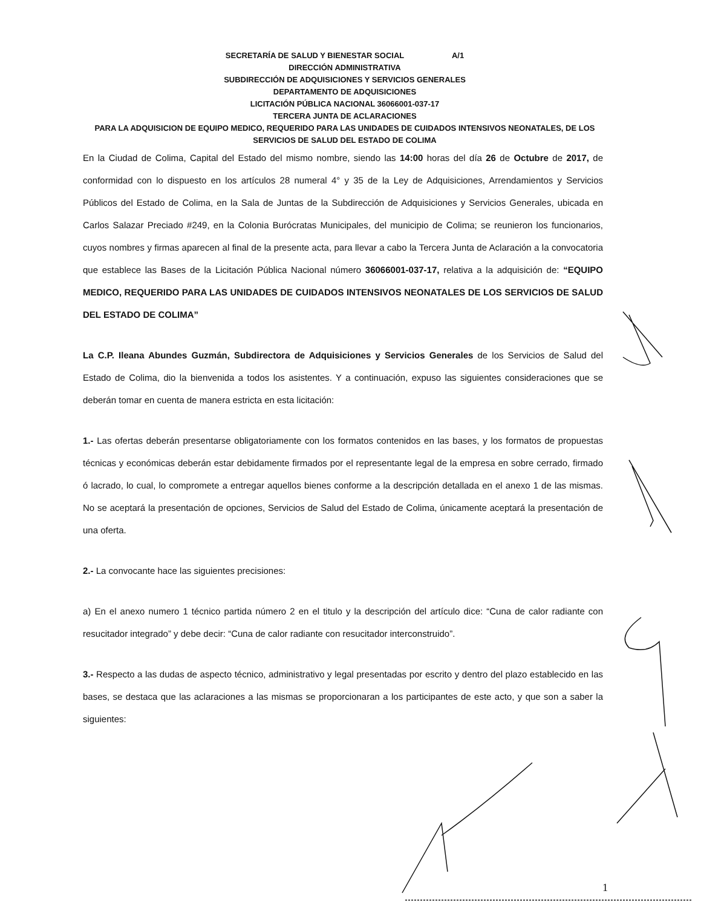SECRETARÍA DE SALUD Y BIENESTAR SOCIAL A/1
DIRECCIÓN ADMINISTRATIVA
SUBDIRECCIÓN DE ADQUISICIONES Y SERVICIOS GENERALES
DEPARTAMENTO DE ADQUISICIONES
LICITACIÓN PÚBLICA NACIONAL 36066001-037-17
TERCERA JUNTA DE ACLARACIONES
PARA LA ADQUISICION DE EQUIPO MEDICO, REQUERIDO PARA LAS UNIDADES DE CUIDADOS INTENSIVOS NEONATALES, DE LOS SERVICIOS DE SALUD DEL ESTADO DE COLIMA
En la Ciudad de Colima, Capital del Estado del mismo nombre, siendo las 14:00 horas del día 26 de Octubre de 2017, de conformidad con lo dispuesto en los artículos 28 numeral 4° y 35 de la Ley de Adquisiciones, Arrendamientos y Servicios Públicos del Estado de Colima, en la Sala de Juntas de la Subdirección de Adquisiciones y Servicios Generales, ubicada en Carlos Salazar Preciado #249, en la Colonia Burócratas Municipales, del municipio de Colima; se reunieron los funcionarios, cuyos nombres y firmas aparecen al final de la presente acta, para llevar a cabo la Tercera Junta de Aclaración a la convocatoria que establece las Bases de la Licitación Pública Nacional número 36066001-037-17, relativa a la adquisición de: “EQUIPO MEDICO, REQUERIDO PARA LAS UNIDADES DE CUIDADOS INTENSIVOS NEONATALES DE LOS SERVICIOS DE SALUD DEL ESTADO DE COLIMA”
La C.P. Ileana Abundes Guzmán, Subdirectora de Adquisiciones y Servicios Generales de los Servicios de Salud del Estado de Colima, dio la bienvenida a todos los asistentes. Y a continuación, expuso las siguientes consideraciones que se deberán tomar en cuenta de manera estricta en esta licitación:
1.- Las ofertas deberán presentarse obligatoriamente con los formatos contenidos en las bases, y los formatos de propuestas técnicas y económicas deberán estar debidamente firmados por el representante legal de la empresa en sobre cerrado, firmado ó lacrado, lo cual, lo compromete a entregar aquellos bienes conforme a la descripción detallada en el anexo 1 de las mismas. No se aceptará la presentación de opciones, Servicios de Salud del Estado de Colima, únicamente aceptará la presentación de una oferta.
2.- La convocante hace las siguientes precisiones:
a) En el anexo numero 1 técnico partida número 2 en el titulo y la descripción del artículo dice: “Cuna de calor radiante con resucitador integrado” y debe decir: “Cuna de calor radiante con resucitador interconstruido”.
3.- Respecto a las dudas de aspecto técnico, administrativo y legal presentadas por escrito y dentro del plazo establecido en las bases, se destaca que las aclaraciones a las mismas se proporcionaran a los participantes de este acto, y que son a saber la siguientes:
1